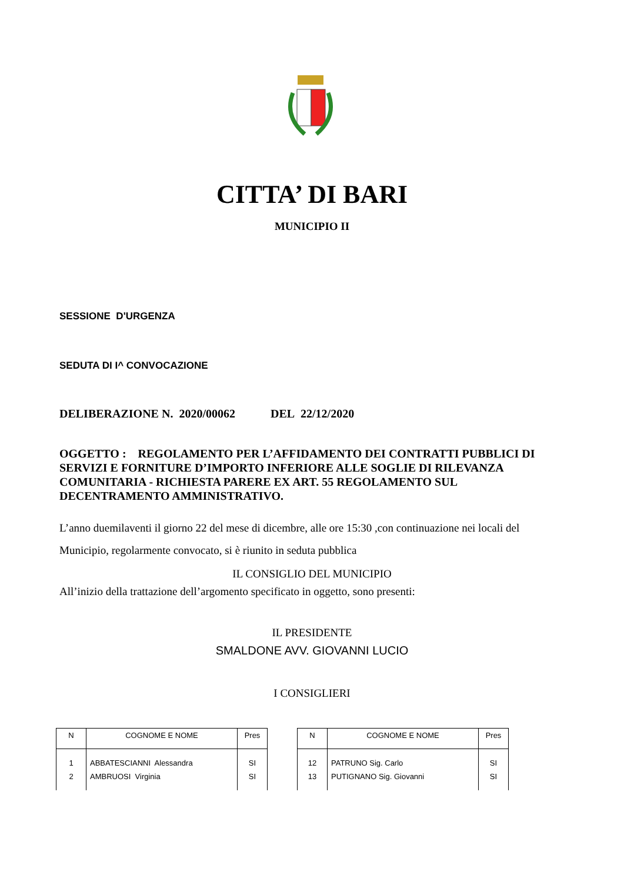CITTA’ DI BARI
MUNICIPIO II
SESSIONE D'URGENZA
SEDUTA DI I^ CONVOCAZIONE
DELIBERAZIONE N. 2020/00062 DEL 22/12/2020
OGGETTO : REGOLAMENTO PER L’AFFIDAMENTO DEI CONTRATTI PUBBLICI DI SERVIZI E FORNITURE D’IMPORTO INFERIORE ALLE SOGLIE DI RILEVANZA COMUNITARIA - RICHIESTA PARERE EX ART. 55 REGOLAMENTO SUL DECENTRAMENTO AMMINISTRATIVO.
L’anno duemilaventi il giorno 22 del mese di dicembre, alle ore 15:30 ,con continuazione nei locali del Municipio, regolarmente convocato, si è riunito in seduta pubblica
IL CONSIGLIO DEL MUNICIPIO
All’inizio della trattazione dell’argomento specificato in oggetto, sono presenti:
IL PRESIDENTE
SMALDONE AVV. GIOVANNI LUCIO
I CONSIGLIERI
| N | COGNOME E NOME | Pres |
| --- | --- | --- |
| 1 | ABBATESCIANNI Alessandra | SI |
| 2 | AMBRUOSI Virginia | SI |
| N | COGNOME E NOME | Pres |
| --- | --- | --- |
| 12 | PATRUNO Sig. Carlo | SI |
| 13 | PUTIGNANO Sig. Giovanni | SI |